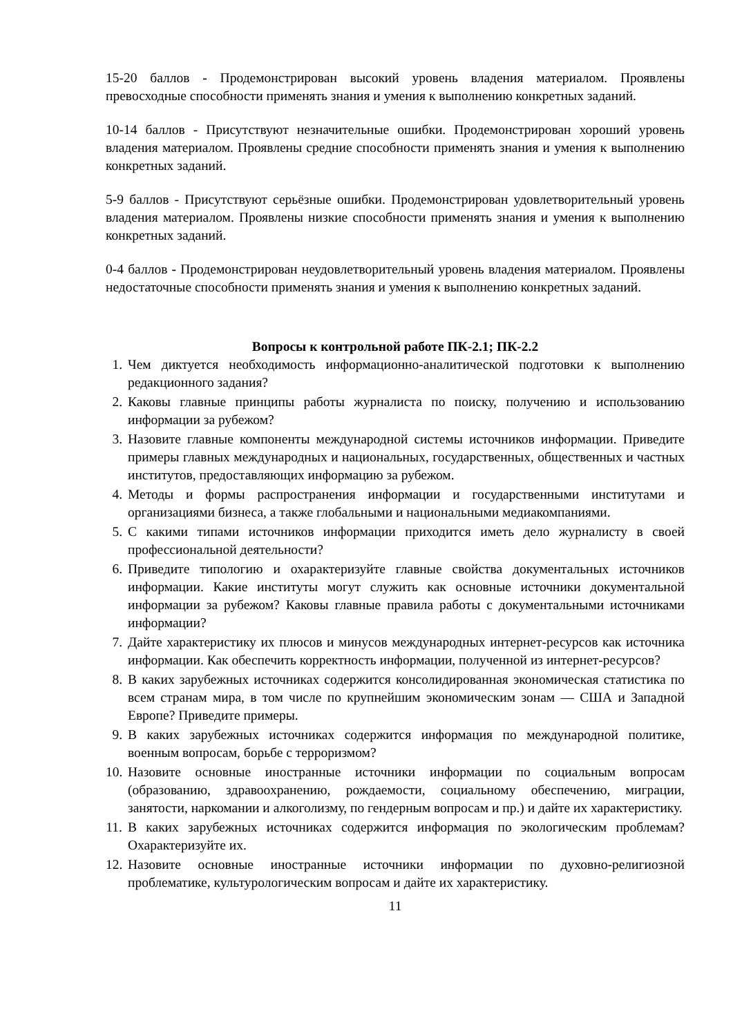15-20 баллов - Продемонстрирован высокий уровень владения материалом. Проявлены превосходные способности применять знания и умения к выполнению конкретных заданий.
10-14 баллов - Присутствуют незначительные ошибки. Продемонстрирован хороший уровень владения материалом. Проявлены средние способности применять знания и умения к выполнению конкретных заданий.
5-9 баллов - Присутствуют серьёзные ошибки. Продемонстрирован удовлетворительный уровень владения материалом. Проявлены низкие способности применять знания и умения к выполнению конкретных заданий.
0-4 баллов - Продемонстрирован неудовлетворительный уровень владения материалом. Проявлены недостаточные способности применять знания и умения к выполнению конкретных заданий.
Вопросы к контрольной работе ПК-2.1; ПК-2.2
1. Чем диктуется необходимость информационно-аналитической подготовки к выполнению редакционного задания?
2. Каковы главные принципы работы журналиста по поиску, получению и использованию информации за рубежом?
3. Назовите главные компоненты международной системы источников информации. Приведите примеры главных международных и национальных, государственных, общественных и частных институтов, предоставляющих информацию за рубежом.
4. Методы и формы распространения информации и государственными институтами и организациями бизнеса, а также глобальными и национальными медиакомпаниями.
5. С какими типами источников информации приходится иметь дело журналисту в своей профессиональной деятельности?
6. Приведите типологию и охарактеризуйте главные свойства документальных источников информации. Какие институты могут служить как основные источники документальной информации за рубежом? Каковы главные правила работы с документальными источниками информации?
7. Дайте характеристику их плюсов и минусов международных интернет-ресурсов как источника информации. Как обеспечить корректность информации, полученной из интернет-ресурсов?
8. В каких зарубежных источниках содержится консолидированная экономическая статистика по всем странам мира, в том числе по крупнейшим экономическим зонам — США и Западной Европе? Приведите примеры.
9. В каких зарубежных источниках содержится информация по международной политике, военным вопросам, борьбе с терроризмом?
10. Назовите основные иностранные источники информации по социальным вопросам (образованию, здравоохранению, рождаемости, социальному обеспечению, миграции, занятости, наркомании и алкоголизму, по гендерным вопросам и пр.) и дайте их характеристику.
11. В каких зарубежных источниках содержится информация по экологическим проблемам? Охарактеризуйте их.
12. Назовите основные иностранные источники информации по духовно-религиозной проблематике, культурологическим вопросам и дайте их характеристику.
11